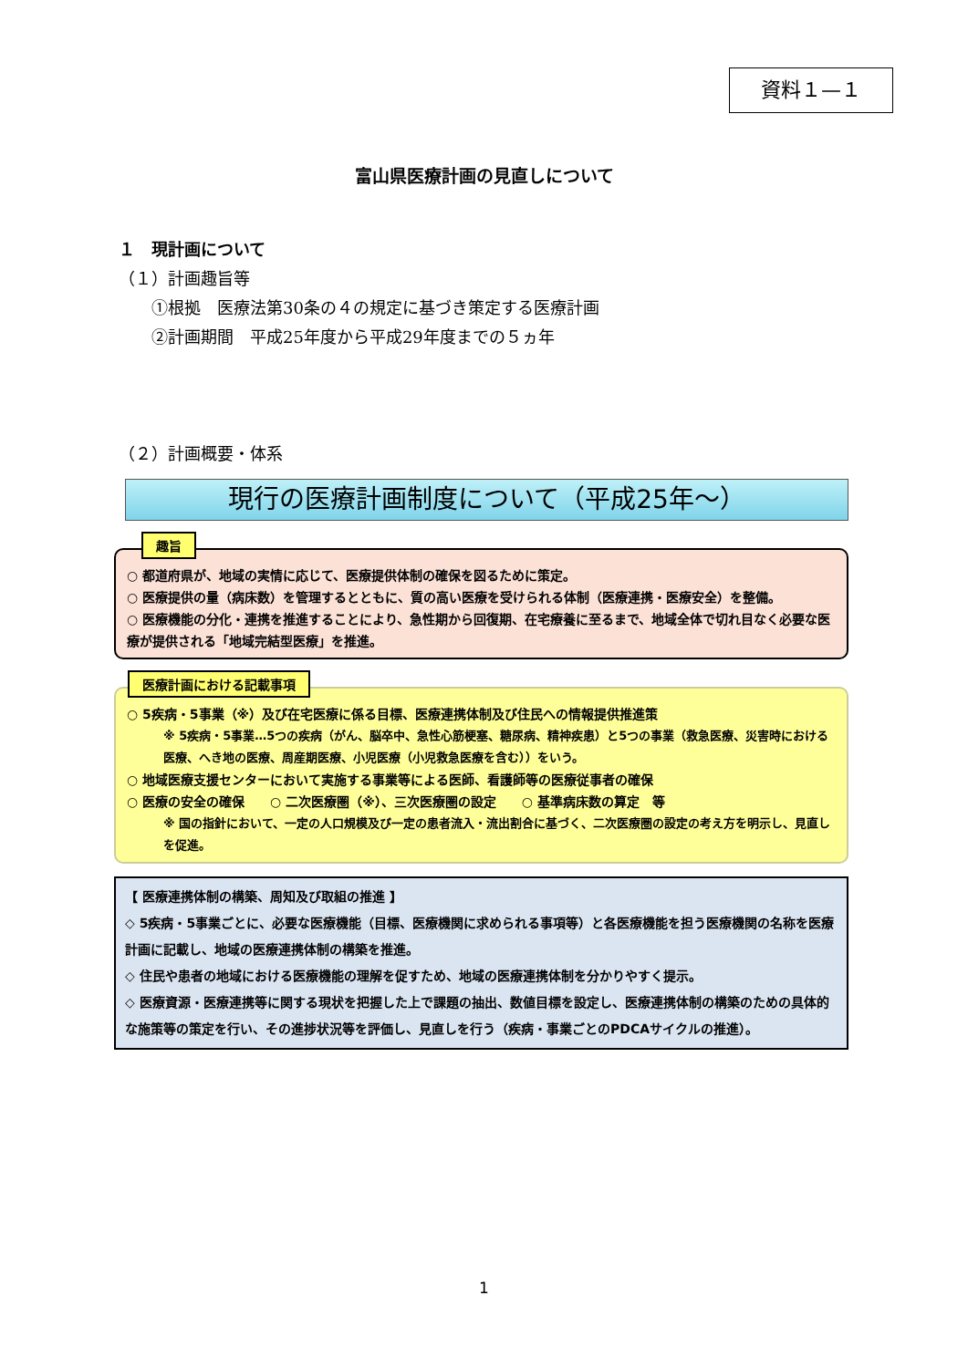資料１—１
富山県医療計画の見直しについて
１　現計画について
（１）計画趣旨等
　　①根拠　医療法第30条の４の規定に基づき策定する医療計画
　　②計画期間　平成25年度から平成29年度までの５ヵ年
（２）計画概要・体系
現行の医療計画制度について（平成25年～）
趣旨
○ 都道府県が、地域の実情に応じて、医療提供体制の確保を図るために策定。
○ 医療提供の量（病床数）を管理するとともに、質の高い医療を受けられる体制（医療連携・医療安全）を整備。
○ 医療機能の分化・連携を推進することにより、急性期から回復期、在宅療養に至るまで、地域全体で切れ目なく必要な医療が提供される「地域完結型医療」を推進。
医療計画における記載事項
○ 5疾病・5事業（※）及び在宅医療に係る目標、医療連携体制及び住民への情報提供推進策
※ 5疾病・5事業…5つの疾病（がん、脳卒中、急性心筋梗塞、糖尿病、精神疾患）と5つの事業（救急医療、災害時における医療、へき地の医療、周産期医療、小児医療（小児救急医療を含む））をいう。
○ 地域医療支援センターにおいて実施する事業等による医師、看護師等の医療従事者の確保
○ 医療の安全の確保　　○ 二次医療圏（※）、三次医療圏の設定　　○ 基準病床数の算定　等
※ 国の指針において、一定の人口規模及び一定の患者流入・流出割合に基づく、二次医療圏の設定の考え方を明示し、見直しを促進。
【 医療連携体制の構築、周知及び取組の推進 】
◇ 5疾病・5事業ごとに、必要な医療機能（目標、医療機関に求められる事項等）と各医療機能を担う医療機関の名称を医療計画に記載し、地域の医療連携体制の構築を推進。
◇ 住民や患者の地域における医療機能の理解を促すため、地域の医療連携体制を分かりやすく提示。
◇ 医療資源・医療連携等に関する現状を把握した上で課題の抽出、数値目標を設定し、医療連携体制の構築のための具体的な施策等の策定を行い、その進捗状況等を評価し、見直しを行う（疾病・事業ごとのPDCAサイクルの推進）。
1